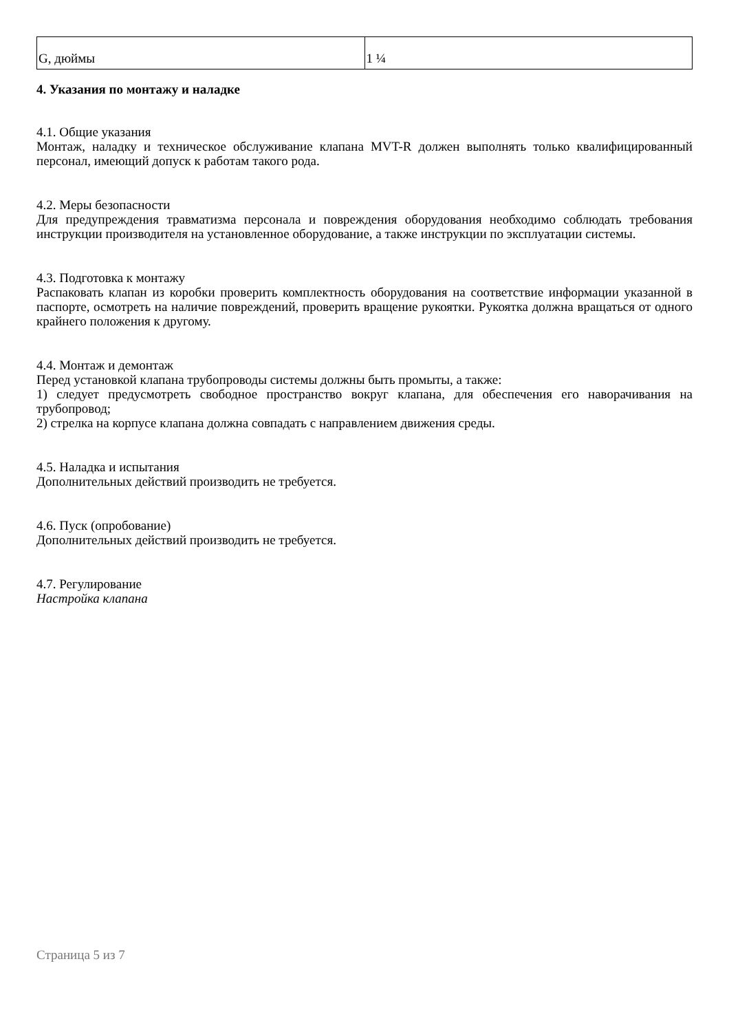| G, дюймы | 1 ¼ |
4. Указания по монтажу и наладке
4.1. Общие указания
Монтаж, наладку и техническое обслуживание клапана MVT-R должен выполнять только квалифицированный персонал, имеющий допуск к работам такого рода.
4.2. Меры безопасности
Для предупреждения травматизма персонала и повреждения оборудования необходимо соблюдать требования инструкции производителя на установленное оборудование, а также инструкции по эксплуатации системы.
4.3. Подготовка к монтажу
Распаковать клапан из коробки проверить комплектность оборудования на соответствие информации указанной в паспорте, осмотреть на наличие повреждений, проверить вращение рукоятки. Рукоятка должна вращаться от одного крайнего положения к другому.
4.4. Монтаж и демонтаж
Перед установкой клапана трубопроводы системы должны быть промыты, а также:
1) следует предусмотреть свободное пространство вокруг клапана, для обеспечения его наворачивания на трубопровод;
2) стрелка на корпусе клапана должна совпадать с направлением движения среды.
4.5. Наладка и испытания
Дополнительных действий производить не требуется.
4.6. Пуск (опробование)
Дополнительных действий производить не требуется.
4.7. Регулирование
Настройка клапана
Страница 5 из 7